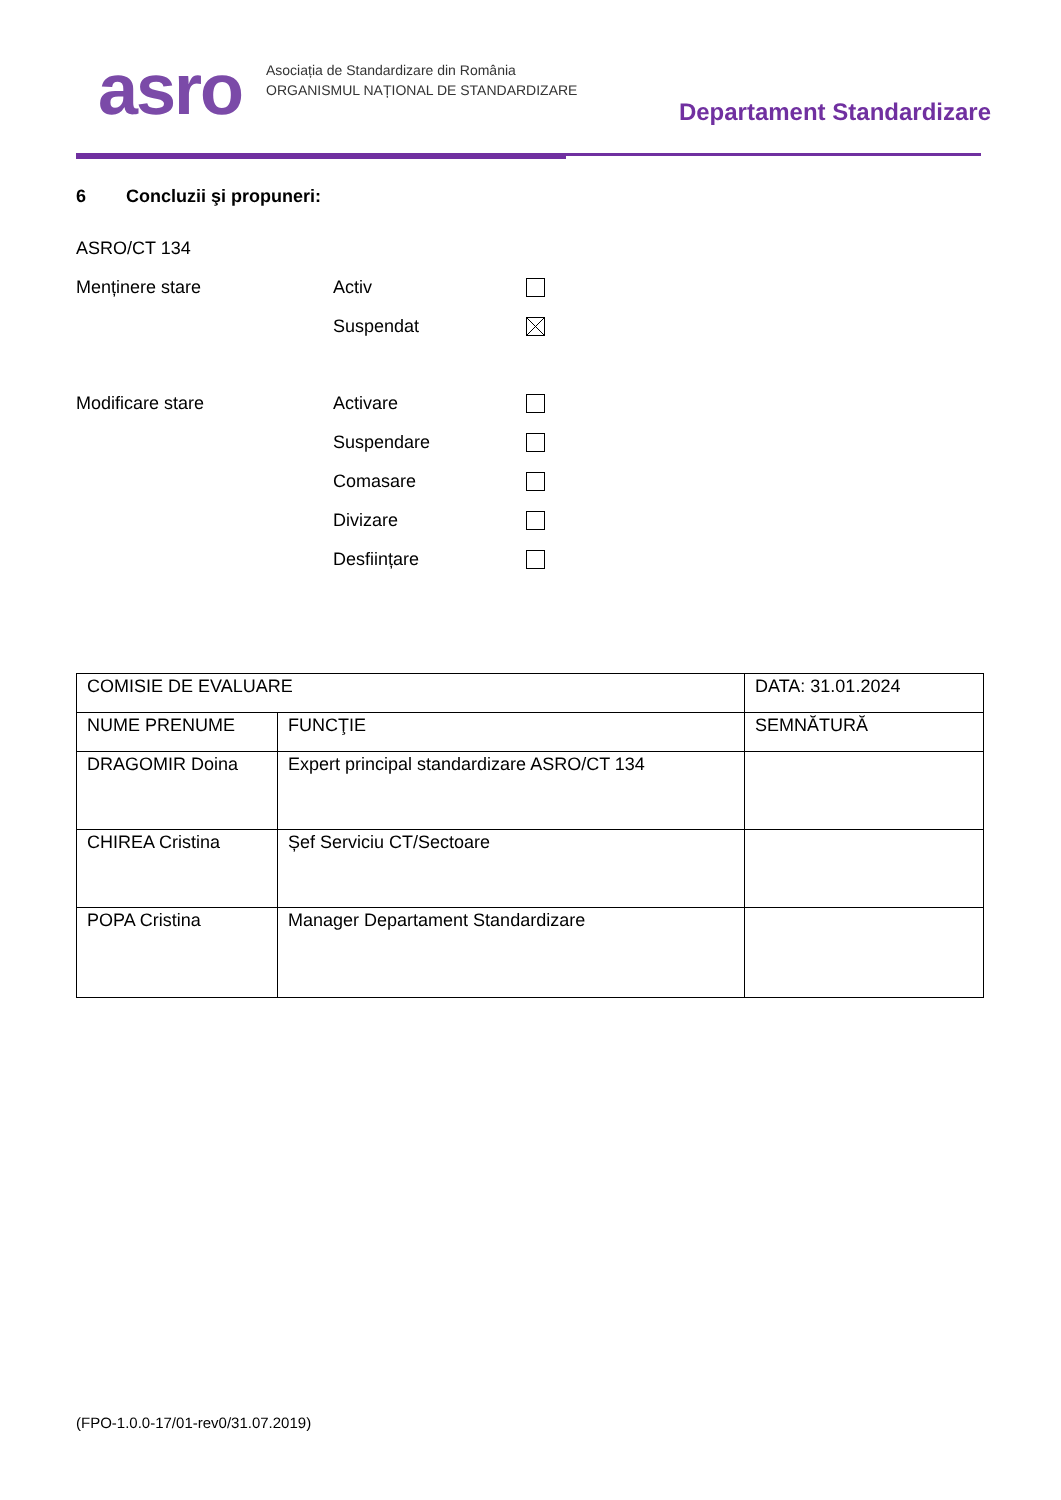asro
Asociația de Standardizare din România
ORGANISMUL NAȚIONAL DE STANDARDIZARE
Departament Standardizare
6 Concluzii şi propuneri:
ASRO/CT 134
Menținere stare Activ
Suspendat
Modificare stare Activare
Suspendare
Comasare
Divizare
Desființare
| COMISIE DE EVALUARE | | DATA: 31.01.2024 |
| NUME PRENUME | FUNCŢIE | SEMNĂTURĂ |
| DRAGOMIR Doina | Expert principal standardizare ASRO/CT 134 | |
| CHIREA Cristina | Șef Serviciu CT/Sectoare | |
| POPA Cristina | Manager Departament Standardizare | |
(FPO-1.0.0-17/01-rev0/31.07.2019)